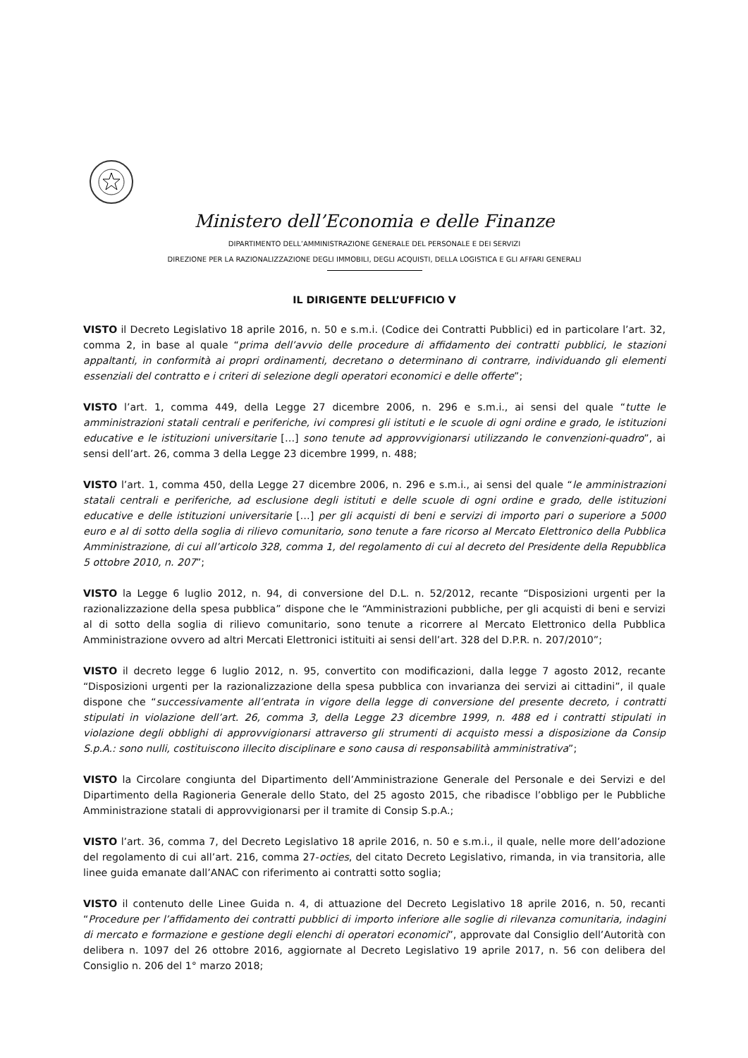Ministero dell’Economia e delle Finanze
DIPARTIMENTO DELL’AMMINISTRAZIONE GENERALE DEL PERSONALE E DEI SERVIZI
DIREZIONE PER LA RAZIONALIZZAZIONE DEGLI IMMOBILI, DEGLI ACQUISTI, DELLA LOGISTICA E GLI AFFARI GENERALI
IL DIRIGENTE DELL’UFFICIO V
VISTO il Decreto Legislativo 18 aprile 2016, n. 50 e s.m.i. (Codice dei Contratti Pubblici) ed in particolare l’art. 32, comma 2, in base al quale “prima dell’avvio delle procedure di affidamento dei contratti pubblici, le stazioni appaltanti, in conformità ai propri ordinamenti, decretano o determinano di contrarre, individuando gli elementi essenziali del contratto e i criteri di selezione degli operatori economici e delle offerte”;
VISTO l’art. 1, comma 449, della Legge 27 dicembre 2006, n. 296 e s.m.i., ai sensi del quale “tutte le amministrazioni statali centrali e periferiche, ivi compresi gli istituti e le scuole di ogni ordine e grado, le istituzioni educative e le istituzioni universitarie […] sono tenute ad approvvigionarsi utilizzando le convenzioni-quadro”, ai sensi dell’art. 26, comma 3 della Legge 23 dicembre 1999, n. 488;
VISTO l’art. 1, comma 450, della Legge 27 dicembre 2006, n. 296 e s.m.i., ai sensi del quale “le amministrazioni statali centrali e periferiche, ad esclusione degli istituti e delle scuole di ogni ordine e grado, delle istituzioni educative e delle istituzioni universitarie […] per gli acquisti di beni e servizi di importo pari o superiore a 5000 euro e al di sotto della soglia di rilievo comunitario, sono tenute a fare ricorso al Mercato Elettronico della Pubblica Amministrazione, di cui all’articolo 328, comma 1, del regolamento di cui al decreto del Presidente della Repubblica 5 ottobre 2010, n. 207”;
VISTO la Legge 6 luglio 2012, n. 94, di conversione del D.L. n. 52/2012, recante “Disposizioni urgenti per la razionalizzazione della spesa pubblica” dispone che le “Amministrazioni pubbliche, per gli acquisti di beni e servizi al di sotto della soglia di rilievo comunitario, sono tenute a ricorrere al Mercato Elettronico della Pubblica Amministrazione ovvero ad altri Mercati Elettronici istituiti ai sensi dell’art. 328 del D.P.R. n. 207/2010”;
VISTO il decreto legge 6 luglio 2012, n. 95, convertito con modificazioni, dalla legge 7 agosto 2012, recante “Disposizioni urgenti per la razionalizzazione della spesa pubblica con invarianza dei servizi ai cittadini”, il quale dispone che “successivamente all’entrata in vigore della legge di conversione del presente decreto, i contratti stipulati in violazione dell’art. 26, comma 3, della Legge 23 dicembre 1999, n. 488 ed i contratti stipulati in violazione degli obblighi di approvvigionarsi attraverso gli strumenti di acquisto messi a disposizione da Consip S.p.A.: sono nulli, costituiscono illecito disciplinare e sono causa di responsabilità amministrativa”;
VISTO la Circolare congiunta del Dipartimento dell’Amministrazione Generale del Personale e dei Servizi e del Dipartimento della Ragioneria Generale dello Stato, del 25 agosto 2015, che ribadisce l’obbligo per le Pubbliche Amministrazione statali di approvvigionarsi per il tramite di Consip S.p.A.;
VISTO l’art. 36, comma 7, del Decreto Legislativo 18 aprile 2016, n. 50 e s.m.i., il quale, nelle more dell’adozione del regolamento di cui all’art. 216, comma 27-octies, del citato Decreto Legislativo, rimanda, in via transitoria, alle linee guida emanate dall’ANAC con riferimento ai contratti sotto soglia;
VISTO il contenuto delle Linee Guida n. 4, di attuazione del Decreto Legislativo 18 aprile 2016, n. 50, recanti “Procedure per l’affidamento dei contratti pubblici di importo inferiore alle soglie di rilevanza comunitaria, indagini di mercato e formazione e gestione degli elenchi di operatori economici”, approvate dal Consiglio dell’Autorità con delibera n. 1097 del 26 ottobre 2016, aggiornate al Decreto Legislativo 19 aprile 2017, n. 56 con delibera del Consiglio n. 206 del 1° marzo 2018;